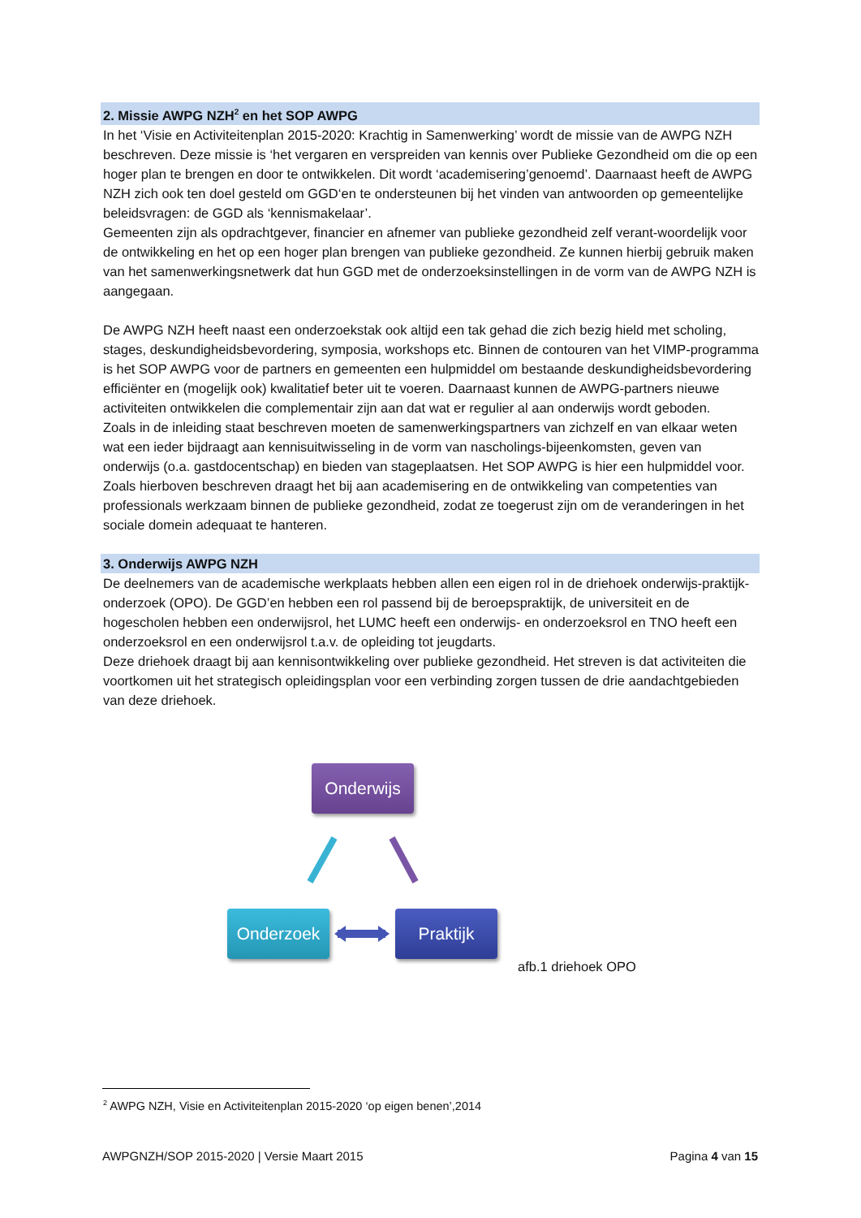2. Missie AWPG NZH<sup>2</sup> en het SOP AWPG
In het ‘Visie en Activiteitenplan 2015-2020: Krachtig in Samenwerking’ wordt de missie van de AWPG NZH beschreven. Deze missie is ‘het vergaren en verspreiden van kennis over Publieke Gezondheid om die op een hoger plan te brengen en door te ontwikkelen. Dit wordt ‘academisering’genoemd’. Daarnaast heeft de AWPG NZH zich ook ten doel gesteld om GGD‘en te ondersteunen bij het vinden van antwoorden op gemeentelijke beleidsvragen: de GGD als ‘kennismakelaar’.
Gemeenten zijn als opdrachtgever, financier en afnemer van publieke gezondheid zelf verant-woordelijk voor de ontwikkeling en het op een hoger plan brengen van publieke gezondheid. Ze kunnen hierbij gebruik maken van het samenwerkingsnetwerk dat hun GGD met de onderzoeksinstellingen in de vorm van de AWPG NZH is aangegaan.
De AWPG NZH heeft naast een onderzoekstak ook altijd een tak gehad die zich bezig hield met scholing, stages, deskundigheidsbevordering, symposia, workshops etc. Binnen de contouren van het VIMP-programma is het SOP AWPG voor de partners en gemeenten een hulpmiddel om bestaande deskundigheidsbevordering efficiënter en (mogelijk ook) kwalitatief beter uit te voeren. Daarnaast kunnen de AWPG-partners nieuwe activiteiten ontwikkelen die complementair zijn aan dat wat er regulier al aan onderwijs wordt geboden.
Zoals in de inleiding staat beschreven moeten de samenwerkingspartners van zichzelf en van elkaar weten wat een ieder bijdraagt aan kennisuitwisseling in de vorm van nascholings-bijeenkomsten, geven van onderwijs (o.a. gastdocentschap) en bieden van stageplaatsen. Het SOP AWPG is hier een hulpmiddel voor. Zoals hierboven beschreven draagt het bij aan academisering en de ontwikkeling van competenties van professionals werkzaam binnen de publieke gezondheid, zodat ze toegerust zijn om de veranderingen in het sociale domein adequaat te hanteren.
3. Onderwijs AWPG NZH
De deelnemers van de academische werkplaats hebben allen een eigen rol in de driehoek onderwijs-praktijk-onderzoek (OPO). De GGD’en hebben een rol passend bij de beroepspraktijk, de universiteit en de hogescholen hebben een onderwijsrol, het LUMC heeft een onderwijs- en onderzoeksrol en TNO heeft een onderzoeksrol en een onderwijsrol t.a.v. de opleiding tot jeugdarts.
Deze driehoek draagt bij aan kennisontwikkeling over publieke gezondheid. Het streven is dat activiteiten die voortkomen uit het strategisch opleidingsplan voor een verbinding zorgen tussen de drie aandachtgebieden van deze driehoek.
Onderwijs
Onderzoek Praktijk
afb.1 driehoek OPO
<sup>2</sup> AWPG NZH, Visie en Activiteitenplan 2015-2020 ‘op eigen benen’,2014
AWPGNZH/SOP 2015-2020 | Versie Maart 2015 Pagina 4 van 15